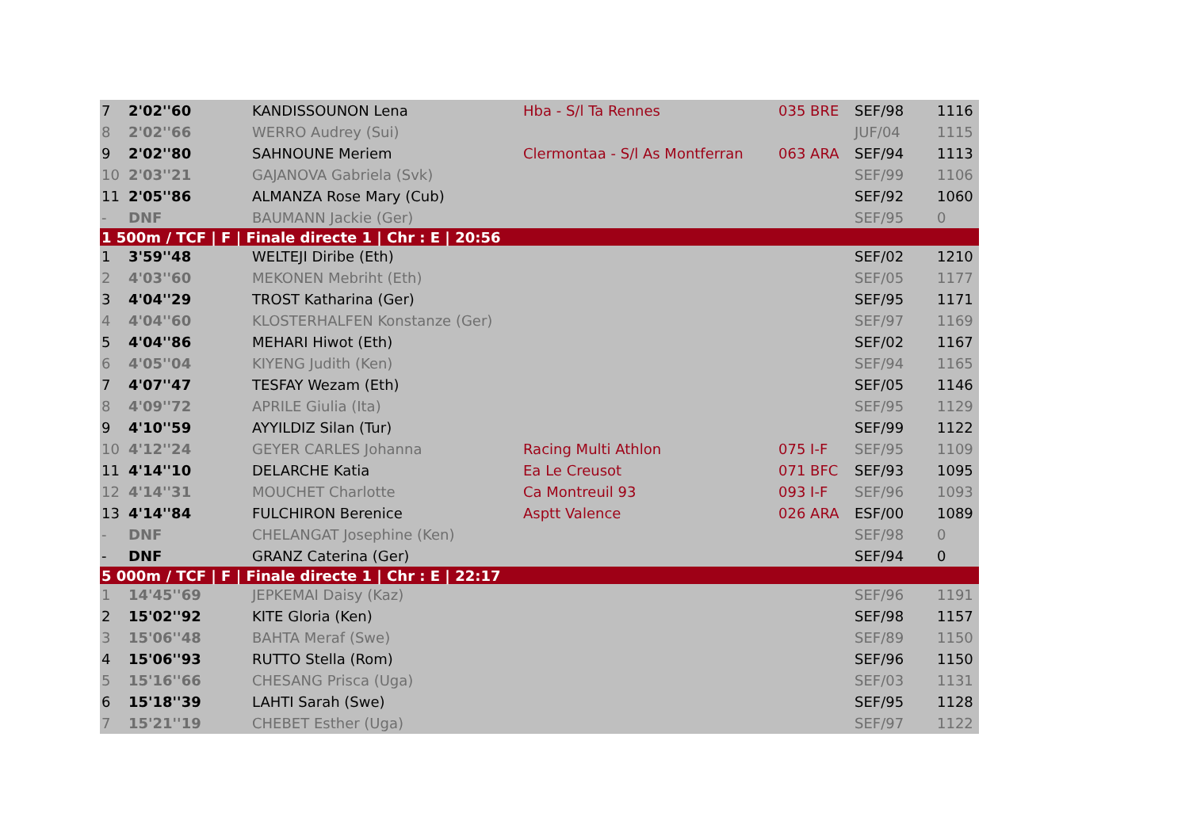| 7 | 2'02''60 | KANDISSOUNON Lena | Hba - S/l Ta Rennes | 035 BRE | SEF/98 | 1116 |
| 8 | 2'02''66 | WERRO Audrey (Sui) | | | JUF/04 | 1115 |
| 9 | 2'02''80 | SAHNOUNE Meriem | Clermontaa - S/l As Montferran | 063 ARA | SEF/94 | 1113 |
| 10 | 2'03''21 | GAJANOVA Gabriela (Svk) | | | SEF/99 | 1106 |
| 11 | 2'05''86 | ALMANZA Rose Mary (Cub) | | | SEF/92 | 1060 |
| - | DNF | BAUMANN Jackie (Ger) | | | SEF/95 | 0 |
| 1 500m / TCF / F / Finale directe 1 / Chr : E / 20:56 | | | | | | |
| 1 | 3'59''48 | WELTEJI Diribe (Eth) | | | SEF/02 | 1210 |
| 2 | 4'03''60 | MEKONEN Mebriht (Eth) | | | SEF/05 | 1177 |
| 3 | 4'04''29 | TROST Katharina (Ger) | | | SEF/95 | 1171 |
| 4 | 4'04''60 | KLOSTERHALFEN Konstanze (Ger) | | | SEF/97 | 1169 |
| 5 | 4'04''86 | MEHARI Hiwot (Eth) | | | SEF/02 | 1167 |
| 6 | 4'05''04 | KIYENG Judith (Ken) | | | SEF/94 | 1165 |
| 7 | 4'07''47 | TESFAY Wezam (Eth) | | | SEF/05 | 1146 |
| 8 | 4'09''72 | APRILE Giulia (Ita) | | | SEF/95 | 1129 |
| 9 | 4'10''59 | AYYILDIZ Silan (Tur) | | | SEF/99 | 1122 |
| 10 | 4'12''24 | GEYER CARLES Johanna | Racing Multi Athlon | 075 I-F | SEF/95 | 1109 |
| 11 | 4'14''10 | DELARCHE Katia | Ea Le Creusot | 071 BFC | SEF/93 | 1095 |
| 12 | 4'14''31 | MOUCHET Charlotte | Ca Montreuil 93 | 093 I-F | SEF/96 | 1093 |
| 13 | 4'14''84 | FULCHIRON Berenice | Asptt Valence | 026 ARA | ESF/00 | 1089 |
| - | DNF | CHELANGAT Josephine (Ken) | | | SEF/98 | 0 |
| - | DNF | GRANZ Caterina (Ger) | | | SEF/94 | 0 |
| 5 000m / TCF / F / Finale directe 1 / Chr : E / 22:17 | | | | | | |
| 1 | 14'45''69 | JEPKEMAI Daisy (Kaz) | | | SEF/96 | 1191 |
| 2 | 15'02''92 | KITE Gloria (Ken) | | | SEF/98 | 1157 |
| 3 | 15'06''48 | BAHTA Meraf (Swe) | | | SEF/89 | 1150 |
| 4 | 15'06''93 | RUTTO Stella (Rom) | | | SEF/96 | 1150 |
| 5 | 15'16''66 | CHESANG Prisca (Uga) | | | SEF/03 | 1131 |
| 6 | 15'18''39 | LAHTI Sarah (Swe) | | | SEF/95 | 1128 |
| 7 | 15'21''19 | CHEBET Esther (Uga) | | | SEF/97 | 1122 |